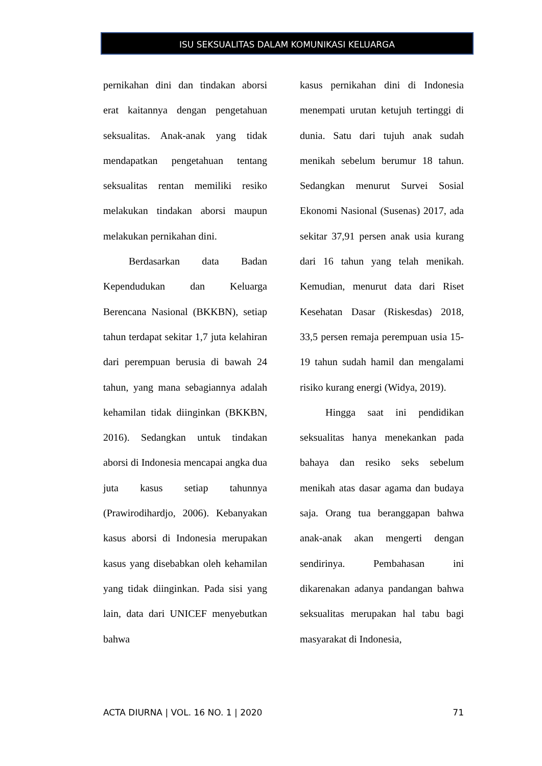ISU SEKSUALITAS DALAM KOMUNIKASI KELUARGA
pernikahan dini dan tindakan aborsi erat kaitannya dengan pengetahuan seksualitas. Anak-anak yang tidak mendapatkan pengetahuan tentang seksualitas rentan memiliki resiko melakukan tindakan aborsi maupun melakukan pernikahan dini.
Berdasarkan data Badan Kependudukan dan Keluarga Berencana Nasional (BKKBN), setiap tahun terdapat sekitar 1,7 juta kelahiran dari perempuan berusia di bawah 24 tahun, yang mana sebagiannya adalah kehamilan tidak diinginkan (BKKBN, 2016). Sedangkan untuk tindakan aborsi di Indonesia mencapai angka dua juta kasus setiap tahunnya (Prawirodihardjo, 2006). Kebanyakan kasus aborsi di Indonesia merupakan kasus yang disebabkan oleh kehamilan yang tidak diinginkan. Pada sisi yang lain, data dari UNICEF menyebutkan bahwa
kasus pernikahan dini di Indonesia menempati urutan ketujuh tertinggi di dunia. Satu dari tujuh anak sudah menikah sebelum berumur 18 tahun. Sedangkan menurut Survei Sosial Ekonomi Nasional (Susenas) 2017, ada sekitar 37,91 persen anak usia kurang dari 16 tahun yang telah menikah. Kemudian, menurut data dari Riset Kesehatan Dasar (Riskesdas) 2018, 33,5 persen remaja perempuan usia 15-19 tahun sudah hamil dan mengalami risiko kurang energi (Widya, 2019).
Hingga saat ini pendidikan seksualitas hanya menekankan pada bahaya dan resiko seks sebelum menikah atas dasar agama dan budaya saja. Orang tua beranggapan bahwa anak-anak akan mengerti dengan sendirinya. Pembahasan ini dikarenakan adanya pandangan bahwa seksualitas merupakan hal tabu bagi masyarakat di Indonesia,
ACTA DIURNA | VOL. 16 NO. 1 | 2020 71